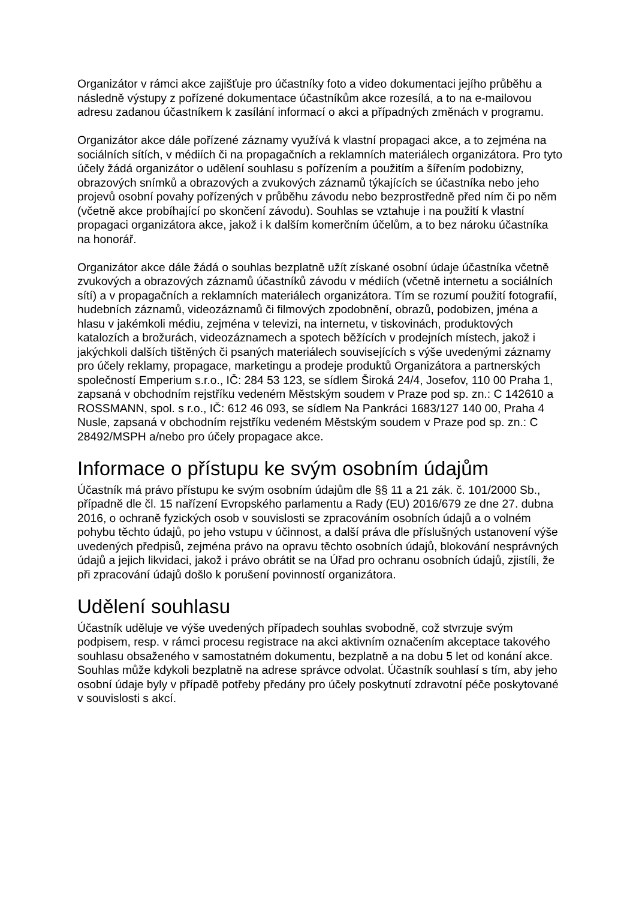Organizátor v rámci akce zajišťuje pro účastníky foto a video dokumentaci jejího průběhu a následně výstupy z pořízené dokumentace účastníkům akce rozesílá, a to na e-mailovou adresu zadanou účastníkem k zasílání informací o akci a případných změnách v programu.
Organizátor akce dále pořízené záznamy využívá k vlastní propagaci akce, a to zejména na sociálních sítích, v médiích či na propagačních a reklamních materiálech organizátora. Pro tyto účely žádá organizátor o udělení souhlasu s pořízením a použitím a šířením podobizny, obrazových snímků a obrazových a zvukových záznamů týkajících se účastníka nebo jeho projevů osobní povahy pořízených v průběhu závodu nebo bezprostředně před ním či po něm (včetně akce probíhající po skončení závodu). Souhlas se vztahuje i na použití k vlastní propagaci organizátora akce, jakož i k dalším komerčním účelům, a to bez nároku účastníka na honorář.
Organizátor akce dále žádá o souhlas bezplatně užít získané osobní údaje účastníka včetně zvukových a obrazových záznamů účastníků závodu v médiích (včetně internetu a sociálních sítí) a v propagačních a reklamních materiálech organizátora. Tím se rozumí použití fotografií, hudebních záznamů, videozáznamů či filmových zpodobnění, obrazů, podobizen, jména a hlasu v jakémkoli médiu, zejména v televizi, na internetu, v tiskovinách, produktových katalozích a brožurách, videozáznamech a spotech běžících v prodejních místech, jakož i jakýchkoli dalších tištěných či psaných materiálech souvisejících s výše uvedenými záznamy pro účely reklamy, propagace, marketingu a prodeje produktů Organizátora a partnerských společností Emperium s.r.o., IČ: 284 53 123, se sídlem Široká 24/4, Josefov, 110 00 Praha 1, zapsaná v obchodním rejstříku vedeném Městským soudem v Praze pod sp. zn.: C 142610 a ROSSMANN, spol. s r.o., IČ: 612 46 093, se sídlem Na Pankráci 1683/127 140 00, Praha 4 Nusle, zapsaná v obchodním rejstříku vedeném Městským soudem v Praze pod sp. zn.: C 28492/MSPH a/nebo pro účely propagace akce.
Informace o přístupu ke svým osobním údajům
Účastník má právo přístupu ke svým osobním údajům dle §§ 11 a 21 zák. č. 101/2000 Sb., případně dle čl. 15 nařízení Evropského parlamentu a Rady (EU) 2016/679 ze dne 27. dubna 2016, o ochraně fyzických osob v souvislosti se zpracováním osobních údajů a o volném pohybu těchto údajů, po jeho vstupu v účinnost, a další práva dle příslušných ustanovení výše uvedených předpisů, zejména právo na opravu těchto osobních údajů, blokování nesprávných údajů a jejich likvidaci, jakož i právo obrátit se na Úřad pro ochranu osobních údajů, zjistíli, že při zpracování údajů došlo k porušení povinností organizátora.
Udělení souhlasu
Účastník uděluje ve výše uvedených případech souhlas svobodně, což stvrzuje svým podpisem, resp. v rámci procesu registrace na akci aktivním označením akceptace takového souhlasu obsaženého v samostatném dokumentu, bezplatně a na dobu 5 let od konání akce. Souhlas může kdykoli bezplatně na adrese správce odvolat. Účastník souhlasí s tím, aby jeho osobní údaje byly v případě potřeby předány pro účely poskytnutí zdravotní péče poskytované v souvislosti s akcí.